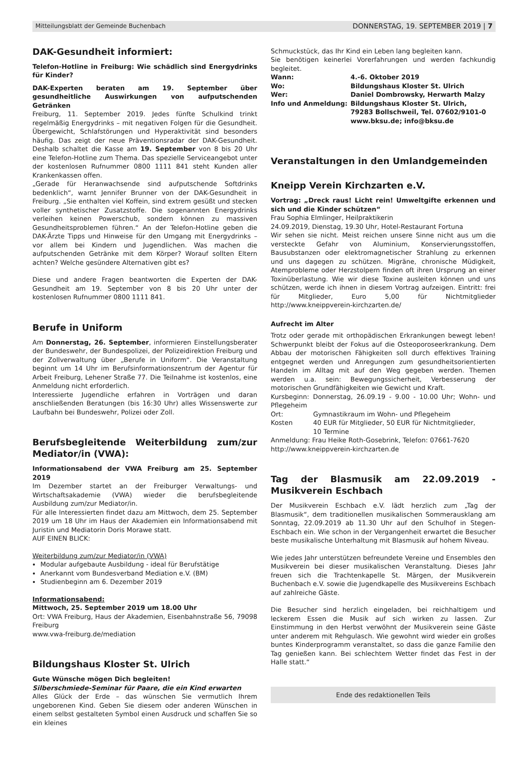Mitteilungsblatt der Gemeinde Buchenbach DONNERSTAG, 19. SEPTEMBER 2019 | 7
DAK-Gesundheit informiert:
Telefon-Hotline in Freiburg: Wie schädlich sind Energydrinks für Kinder?
DAK-Experten beraten am 19. September über gesundheitliche Auswirkungen von aufputschenden Getränken
Freiburg, 11. September 2019. Jedes fünfte Schulkind trinkt regelmäßig Energydrinks – mit negativen Folgen für die Gesundheit. Übergewicht, Schlafstörungen und Hyperaktivität sind besonders häufig. Das zeigt der neue Präventionsradar der DAK-Gesundheit. Deshalb schaltet die Kasse am 19. September von 8 bis 20 Uhr eine Telefon-Hotline zum Thema. Das spezielle Serviceangebot unter der kostenlosen Rufnummer 0800 1111 841 steht Kunden aller Krankenkassen offen.
„Gerade für Heranwachsende sind aufputschende Softdrinks bedenklich“, warnt Jennifer Brunner von der DAK-Gesundheit in Freiburg. „Sie enthalten viel Koffein, sind extrem gesüßt und stecken voller synthetischer Zusatzstoffe. Die sogenannten Energydrinks verleihen keinen Powerschub, sondern können zu massiven Gesundheitsproblemen führen.“ An der Telefon-Hotline geben die DAK-Ärzte Tipps und Hinweise für den Umgang mit Energydrinks – vor allem bei Kindern und Jugendlichen. Was machen die aufputschenden Getränke mit dem Körper? Worauf sollten Eltern achten? Welche gesündere Alternativen gibt es?
Diese und andere Fragen beantworten die Experten der DAK-Gesundheit am 19. September von 8 bis 20 Uhr unter der kostenlosen Rufnummer 0800 1111 841.
Berufe in Uniform
Am Donnerstag, 26. September, informieren Einstellungsberater der Bundeswehr, der Bundespolizei, der Polizeidirektion Freiburg und der Zollverwaltung über „Berufe in Uniform“. Die Veranstaltung beginnt um 14 Uhr im Berufsinformationszentrum der Agentur für Arbeit Freiburg, Lehener Straße 77. Die Teilnahme ist kostenlos, eine Anmeldung nicht erforderlich.
Interessierte Jugendliche erfahren in Vorträgen und daran anschließenden Beratungen (bis 16:30 Uhr) alles Wissenswerte zur Laufbahn bei Bundeswehr, Polizei oder Zoll.
Berufsbegleitende Weiterbildung zum/zur Mediator/in (VWA):
Informationsabend der VWA Freiburg am 25. September 2019
Im Dezember startet an der Freiburger Verwaltungs- und Wirtschaftsakademie (VWA) wieder die berufsbegleitende Ausbildung zum/zur Mediator/in.
Für alle Interessierten findet dazu am Mittwoch, dem 25. September 2019 um 18 Uhr im Haus der Akademien ein Informationsabend mit Juristin und Mediatorin Doris Morawe statt.
AUF EINEN BLICK:
Weiterbildung zum/zur Mediator/in (VWA)
Modular aufgebaute Ausbildung - ideal für Berufstätige
Anerkannt vom Bundesverband Mediation e.V. (BM)
Studienbeginn am 6. Dezember 2019
Informationsabend:
Mittwoch, 25. September 2019 um 18.00 Uhr
Ort: VWA Freiburg, Haus der Akademien, Eisenbahnstraße 56, 79098 Freiburg
www.vwa-freiburg.de/mediation
Bildungshaus Kloster St. Ulrich
Gute Wünsche mögen Dich begleiten!
Silberschmiede-Seminar für Paare, die ein Kind erwarten
Alles Glück der Erde – das wünschen Sie vermutlich Ihrem ungeborenen Kind. Geben Sie diesem oder anderen Wünschen in einem selbst gestalteten Symbol einen Ausdruck und schaffen Sie so ein kleines
Schmuckstück, das Ihr Kind ein Leben lang begleiten kann.
Sie benötigen keinerlei Vorerfahrungen und werden fachkundig begleitet.
| Wann: | 4.-6. Oktober 2019 |
| Wo: | Bildungshaus Kloster St. Ulrich |
| Wer: | Daniel Dombrowsky, Herwarth Malzy |
| Info und Anmeldung: | Bildungshaus Kloster St. Ulrich, 79283 Bollschweil, Tel. 07602/9101-0 www.bksu.de; info@bksu.de |
Veranstaltungen in den Umlandgemeinden
Kneipp Verein Kirchzarten e.V.
Vortrag: „Dreck raus! Licht rein! Umweltgifte erkennen und sich und die Kinder schützen“
Frau Sophia Elmlinger, Heilpraktikerin
24.09.2019, Dienstag, 19.30 Uhr, Hotel-Restaurant Fortuna
Wir sehen sie nicht. Meist reichen unsere Sinne nicht aus um die versteckte Gefahr von Aluminium, Konservierungsstoffen, Bausubstanzen oder elektromagnetischer Strahlung zu erkennen und uns dagegen zu schützen. Migräne, chronische Müdigkeit, Atemprobleme oder Herzstolpern finden oft ihren Ursprung an einer Toxinüberlastung. Wie wir diese Toxine ausleiten können und uns schützen, werde ich ihnen in diesem Vortrag aufzeigen. Eintritt: frei für Mitglieder, Euro 5,00 für Nichtmitglieder http://www.kneippverein-kirchzarten.de/
Aufrecht im Alter
Trotz oder gerade mit orthopädischen Erkrankungen bewegt leben! Schwerpunkt bleibt der Fokus auf die Osteoporoseerkrankung. Dem Abbau der motorischen Fähigkeiten soll durch effektives Training entgegnet werden und Anregungen zum gesundheitsorientierten Handeln im Alltag mit auf den Weg gegeben werden. Themen werden u.a. sein: Bewegungssicherheit, Verbesserung der motorischen Grundfähigkeiten wie Gewicht und Kraft.
Kursbeginn: Donnerstag, 26.09.19 - 9.00 - 10.00 Uhr; Wohn- und Pflegeheim
| Ort: | Gymnastikraum im Wohn- und Pflegeheim |
| Kosten | 40 EUR für Mitglieder, 50 EUR für Nichtmitglieder, 10 Termine |
Anmeldung: Frau Heike Roth-Gosebrink, Telefon: 07661-7620
http://www.kneippverein-kirchzarten.de
Tag der Blasmusik am 22.09.2019 - Musikverein Eschbach
Der Musikverein Eschbach e.V. lädt herzlich zum „Tag der Blasmusik“, dem traditionellen musikalischen Sommerausklang am Sonntag, 22.09.2019 ab 11.30 Uhr auf den Schulhof in Stegen-Eschbach ein. Wie schon in der Vergangenheit erwartet die Besucher beste musikalische Unterhaltung mit Blasmusik auf hohem Niveau.
Wie jedes Jahr unterstützen befreundete Vereine und Ensembles den Musikverein bei dieser musikalischen Veranstaltung. Dieses Jahr freuen sich die Trachtenkapelle St. Märgen, der Musikverein Buchenbach e.V. sowie die Jugendkapelle des Musikvereins Eschbach auf zahlreiche Gäste.
Die Besucher sind herzlich eingeladen, bei reichhaltigem und leckerem Essen die Musik auf sich wirken zu lassen. Zur Einstimmung in den Herbst verwöhnt der Musikverein seine Gäste unter anderem mit Rehgulasch. Wie gewohnt wird wieder ein großes buntes Kinderprogramm veranstaltet, so dass die ganze Familie den Tag genießen kann. Bei schlechtem Wetter findet das Fest in der Halle statt.“
Ende des redaktionellen Teils